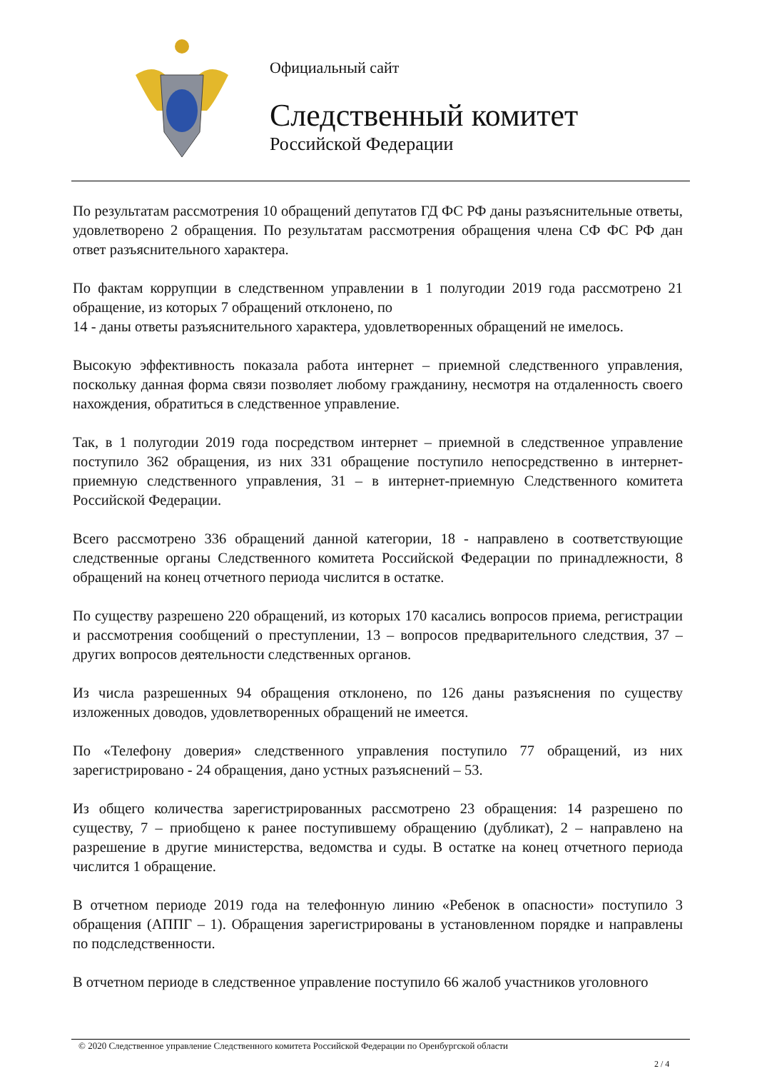Официальный сайт
Следственный комитет
Российской Федерации
По результатам рассмотрения 10 обращений депутатов ГД ФС РФ даны разъяснительные ответы, удовлетворено 2 обращения. По результатам рассмотрения обращения члена СФ ФС РФ дан ответ разъяснительного характера.
По фактам коррупции в следственном управлении в 1 полугодии 2019 года рассмотрено 21 обращение, из которых 7 обращений отклонено, по
14 - даны ответы разъяснительного характера, удовлетворенных обращений не имелось.
Высокую эффективность показала работа интернет – приемной следственного управления, поскольку данная форма связи позволяет любому гражданину, несмотря на отдаленность своего нахождения, обратиться в следственное управление.
Так, в 1 полугодии 2019 года посредством интернет – приемной в следственное управление поступило 362 обращения, из них 331 обращение поступило непосредственно в интернет-приемную следственного управления, 31 – в интернет-приемную Следственного комитета Российской Федерации.
Всего рассмотрено 336 обращений данной категории, 18 - направлено в соответствующие следственные органы Следственного комитета Российской Федерации по принадлежности, 8 обращений на конец отчетного периода числится в остатке.
По существу разрешено 220 обращений, из которых 170 касались вопросов приема, регистрации и рассмотрения сообщений о преступлении, 13 – вопросов предварительного следствия, 37 – других вопросов деятельности следственных органов.
Из числа разрешенных 94 обращения отклонено, по 126 даны разъяснения по существу изложенных доводов, удовлетворенных обращений не имеется.
По «Телефону доверия» следственного управления поступило 77 обращений, из них зарегистрировано - 24 обращения, дано устных разъяснений – 53.
Из общего количества зарегистрированных рассмотрено 23 обращения: 14 разрешено по существу, 7 – приобщено к ранее поступившему обращению (дубликат), 2 – направлено на разрешение в другие министерства, ведомства и суды. В остатке на конец отчетного периода числится 1 обращение.
В отчетном периоде 2019 года на телефонную линию «Ребенок в опасности» поступило 3 обращения (АППГ – 1). Обращения зарегистрированы в установленном порядке и направлены по подследственности.
В отчетном периоде в следственное управление поступило 66 жалоб участников уголовного
© 2020 Следственное управление Следственного комитета Российской Федерации по Оренбургской области
2 / 4